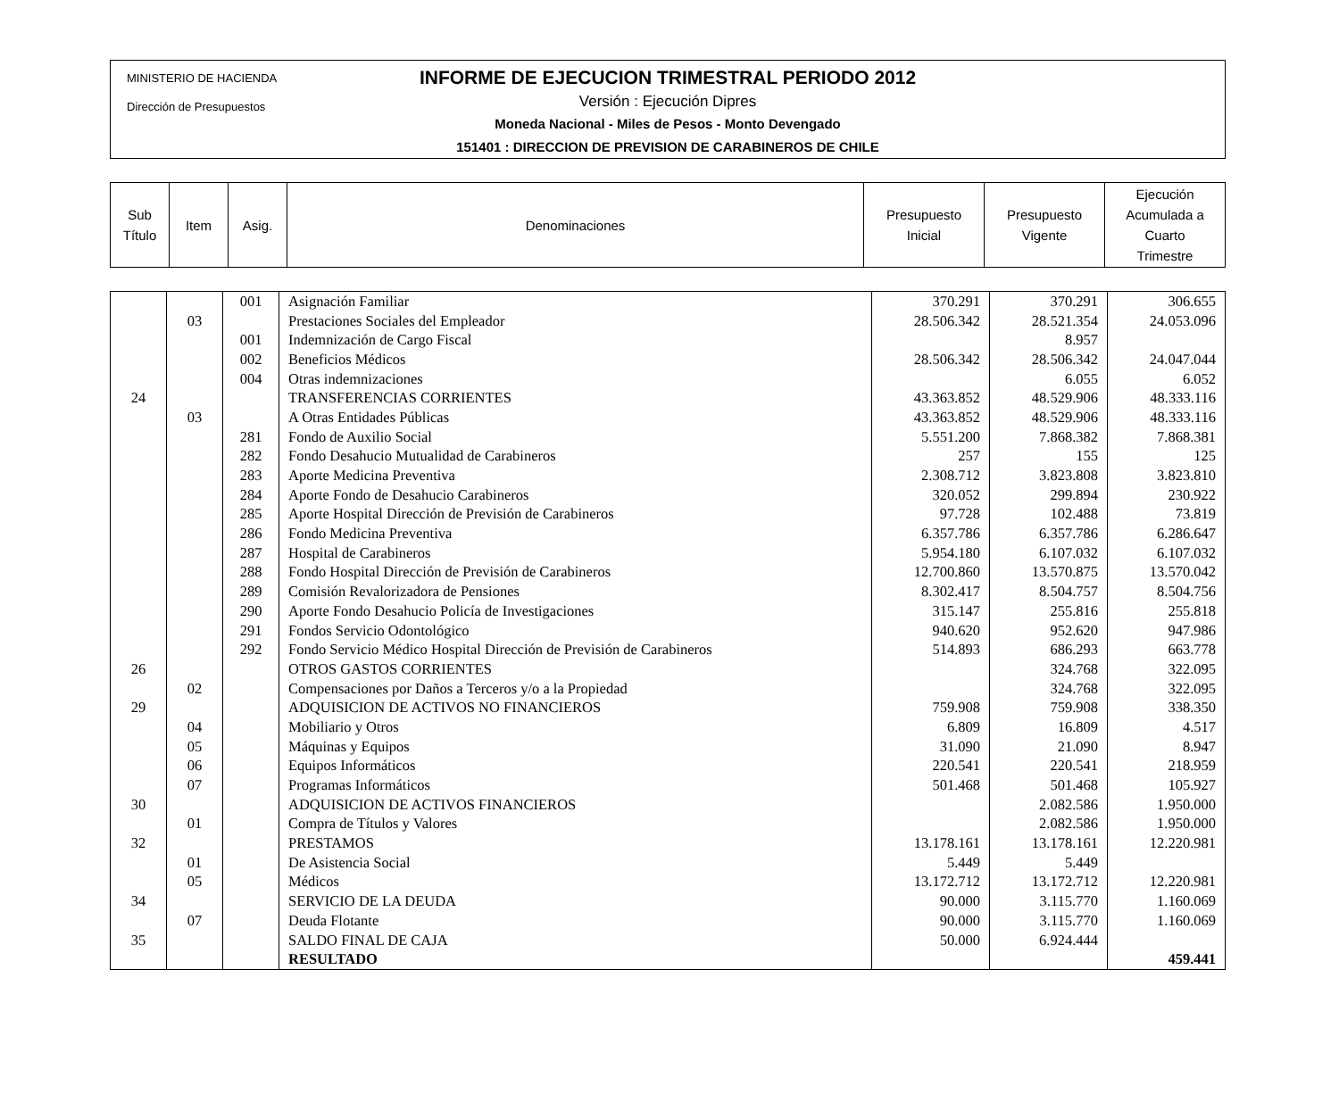MINISTERIO DE HACIENDA
Dirección de Presupuestos
INFORME DE EJECUCION TRIMESTRAL PERIODO 2012
Versión : Ejecución Dipres
Moneda Nacional - Miles de Pesos - Monto Devengado
151401 : DIRECCION DE PREVISION DE CARABINEROS DE CHILE
| Sub Título | Item | Asig. | Denominaciones | Presupuesto Inicial | Presupuesto Vigente | Ejecución Acumulada a Cuarto Trimestre |
| --- | --- | --- | --- | --- | --- | --- |
| | | 001 | Asignación Familiar | 370.291 | 370.291 | 306.655 |
| | 03 | | Prestaciones Sociales del Empleador | 28.506.342 | 28.521.354 | 24.053.096 |
| | | 001 | Indemnización de Cargo Fiscal | | 8.957 | |
| | | 002 | Beneficios Médicos | 28.506.342 | 28.506.342 | 24.047.044 |
| | | 004 | Otras indemnizaciones | | 6.055 | 6.052 |
| 24 | | | TRANSFERENCIAS CORRIENTES | 43.363.852 | 48.529.906 | 48.333.116 |
| | 03 | | A Otras Entidades Públicas | 43.363.852 | 48.529.906 | 48.333.116 |
| | | 281 | Fondo de Auxilio Social | 5.551.200 | 7.868.382 | 7.868.381 |
| | | 282 | Fondo Desahucio Mutualidad de Carabineros | 257 | 155 | 125 |
| | | 283 | Aporte Medicina Preventiva | 2.308.712 | 3.823.808 | 3.823.810 |
| | | 284 | Aporte Fondo de Desahucio Carabineros | 320.052 | 299.894 | 230.922 |
| | | 285 | Aporte Hospital Dirección de Previsión de Carabineros | 97.728 | 102.488 | 73.819 |
| | | 286 | Fondo Medicina Preventiva | 6.357.786 | 6.357.786 | 6.286.647 |
| | | 287 | Hospital de Carabineros | 5.954.180 | 6.107.032 | 6.107.032 |
| | | 288 | Fondo Hospital Dirección de Previsión de Carabineros | 12.700.860 | 13.570.875 | 13.570.042 |
| | | 289 | Comisión Revalorizadora de Pensiones | 8.302.417 | 8.504.757 | 8.504.756 |
| | | 290 | Aporte Fondo Desahucio Policía de Investigaciones | 315.147 | 255.816 | 255.818 |
| | | 291 | Fondos Servicio Odontológico | 940.620 | 952.620 | 947.986 |
| | | 292 | Fondo Servicio Médico Hospital Dirección de Previsión de Carabineros | 514.893 | 686.293 | 663.778 |
| 26 | | | OTROS GASTOS CORRIENTES | | 324.768 | 322.095 |
| | 02 | | Compensaciones por Daños a Terceros y/o a la Propiedad | | 324.768 | 322.095 |
| 29 | | | ADQUISICION DE ACTIVOS NO FINANCIEROS | 759.908 | 759.908 | 338.350 |
| | 04 | | Mobiliario y Otros | 6.809 | 16.809 | 4.517 |
| | 05 | | Máquinas y Equipos | 31.090 | 21.090 | 8.947 |
| | 06 | | Equipos Informáticos | 220.541 | 220.541 | 218.959 |
| | 07 | | Programas Informáticos | 501.468 | 501.468 | 105.927 |
| 30 | | | ADQUISICION DE ACTIVOS FINANCIEROS | | 2.082.586 | 1.950.000 |
| | 01 | | Compra de Títulos y Valores | | 2.082.586 | 1.950.000 |
| 32 | | | PRESTAMOS | 13.178.161 | 13.178.161 | 12.220.981 |
| | 01 | | De Asistencia Social | 5.449 | 5.449 | |
| | 05 | | Médicos | 13.172.712 | 13.172.712 | 12.220.981 |
| 34 | | | SERVICIO DE LA DEUDA | 90.000 | 3.115.770 | 1.160.069 |
| | 07 | | Deuda Flotante | 90.000 | 3.115.770 | 1.160.069 |
| 35 | | | SALDO FINAL DE CAJA | 50.000 | 6.924.444 | |
| | | | RESULTADO | | | 459.441 |